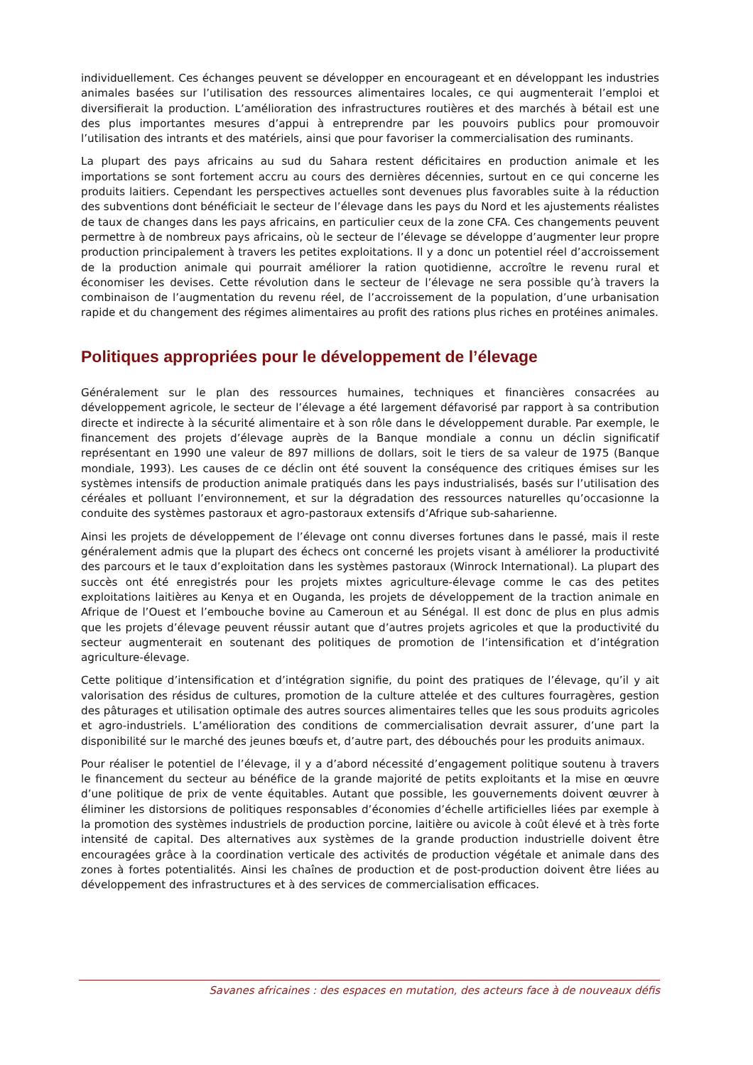individuellement. Ces échanges peuvent se développer en encourageant et en développant les industries animales basées sur l’utilisation des ressources alimentaires locales, ce qui augmenterait l’emploi et diversifierait la production. L’amélioration des infrastructures routières et des marchés à bétail est une des plus importantes mesures d’appui à entreprendre par les pouvoirs publics pour promouvoir l’utilisation des intrants et des matériels, ainsi que pour favoriser la commercialisation des ruminants.
La plupart des pays africains au sud du Sahara restent déficitaires en production animale et les importations se sont fortement accru au cours des dernières décennies, surtout en ce qui concerne les produits laitiers. Cependant les perspectives actuelles sont devenues plus favorables suite à la réduction des subventions dont bénéficiait le secteur de l’élevage dans les pays du Nord et les ajustements réalistes de taux de changes dans les pays africains, en particulier ceux de la zone CFA. Ces changements peuvent permettre à de nombreux pays africains, où le secteur de l’élevage se développe d’augmenter leur propre production principalement à travers les petites exploitations. Il y a donc un potentiel réel d’accroissement de la production animale qui pourrait améliorer la ration quotidienne, accroître le revenu rural et économiser les devises. Cette révolution dans le secteur de l’élevage ne sera possible qu’à travers la combinaison de l’augmentation du revenu réel, de l’accroissement de la population, d’une urbanisation rapide et du changement des régimes alimentaires au profit des rations plus riches en protéines animales.
Politiques appropriées pour le développement de l’élevage
Généralement sur le plan des ressources humaines, techniques et financières consacrées au développement agricole, le secteur de l’élevage a été largement défavorisé par rapport à sa contribution directe et indirecte à la sécurité alimentaire et à son rôle dans le développement durable. Par exemple, le financement des projets d’élevage auprès de la Banque mondiale a connu un déclin significatif représentant en 1990 une valeur de 897 millions de dollars, soit le tiers de sa valeur de 1975 (Banque mondiale, 1993). Les causes de ce déclin ont été souvent la conséquence des critiques émises sur les systèmes intensifs de production animale pratiqués dans les pays industrialisés, basés sur l’utilisation des céréales et polluant l’environnement, et sur la dégradation des ressources naturelles qu’occasionne la conduite des systèmes pastoraux et agro-pastoraux extensifs d’Afrique sub-saharienne.
Ainsi les projets de développement de l’élevage ont connu diverses fortunes dans le passé, mais il reste généralement admis que la plupart des échecs ont concerné les projets visant à améliorer la productivité des parcours et le taux d’exploitation dans les systèmes pastoraux (Winrock International). La plupart des succès ont été enregistrés pour les projets mixtes agriculture-élevage comme le cas des petites exploitations laitières au Kenya et en Ouganda, les projets de développement de la traction animale en Afrique de l’Ouest et l’embouche bovine au Cameroun et au Sénégal. Il est donc de plus en plus admis que les projets d’élevage peuvent réussir autant que d’autres projets agricoles et que la productivité du secteur augmenterait en soutenant des politiques de promotion de l’intensification et d’intégration agriculture-élevage.
Cette politique d’intensification et d’intégration signifie, du point des pratiques de l’élevage, qu’il y ait valorisation des résidus de cultures, promotion de la culture attelée et des cultures fourragères, gestion des pâturages et utilisation optimale des autres sources alimentaires telles que les sous produits agricoles et agro-industriels. L’amélioration des conditions de commercialisation devrait assurer, d’une part la disponibilité sur le marché des jeunes bœufs et, d’autre part, des débouchés pour les produits animaux.
Pour réaliser le potentiel de l’élevage, il y a d’abord nécessité d’engagement politique soutenu à travers le financement du secteur au bénéfice de la grande majorité de petits exploitants et la mise en œuvre d’une politique de prix de vente équitables. Autant que possible, les gouvernements doivent œuvrer à éliminer les distorsions de politiques responsables d’économies d’échelle artificielles liées par exemple à la promotion des systèmes industriels de production porcine, laitière ou avicole à coût élevé et à très forte intensité de capital. Des alternatives aux systèmes de la grande production industrielle doivent être encouragées grâce à la coordination verticale des activités de production végétale et animale dans des zones à fortes potentialités. Ainsi les chaînes de production et de post-production doivent être liées au développement des infrastructures et à des services de commercialisation efficaces.
Savanes africaines : des espaces en mutation, des acteurs face à de nouveaux défis